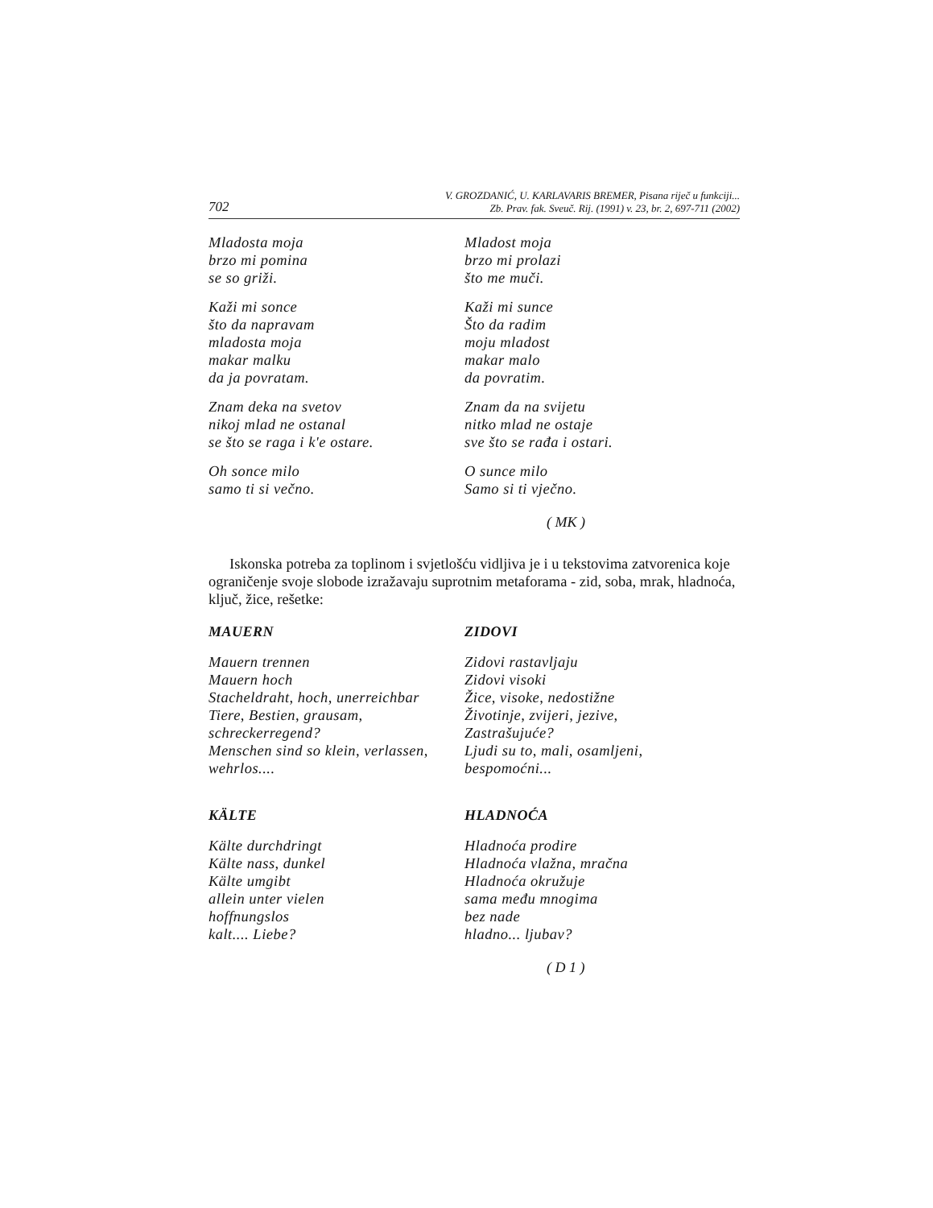702 V. GROZDANIĆ, U. KARLAVARIS BREMER, Pisana riječ u funkciji...
Zb. Prav. fak. Sveuč. Rij. (1991) v. 23, br. 2, 697-711 (2002)
Mladosta moja
brzo mi pomina
se so griži.
Kaži mi sonce
što da napravam
mladosta moja
makar malku
da ja povratam.
Znam deka na svetov
nikoj mlad ne ostanal
se što se raga i k'e ostare.
Oh sonce milo
samo ti si večno.
Mladost moja
brzo mi prolazi
što me muči.
Kaži mi sunce
Što da radim
moju mladost
makar malo
da povratim.
Znam da na svijetu
nitko mlad ne ostaje
sve što se rađa i ostari.
O sunce milo
Samo si ti vječno.
( MK )
Iskonska potreba za toplinom i svjetlošću vidljiva je i u tekstovima zatvorenica koje ograničenje svoje slobode izražavaju suprotnim metaforama - zid, soba, mrak, hladnoća, ključ, žice, rešetke:
MAUERN
Mauern trennen
Mauern hoch
Stacheldraht, hoch, unerreichbar
Tiere, Bestien, grausam,
schreckerregend?
Menschen sind so klein, verlassen,
wehrlos....
KÄLTE
Kälte durchdringt
Kälte nass, dunkel
Kälte umgibt
allein unter vielen
hoffnungslos
kalt.... Liebe?
ZIDOVI
Zidovi rastavljaju
Zidovi visoki
Žice, visoke, nedostižne
Životinje, zvijeri, jezive,
Zastrašujuće?
Ljudi su to, mali, osamljeni,
bespomoćni...
HLADNOĆA
Hladnoća prodire
Hladnoća vlažna, mračna
Hladnoća okružuje
sama među mnogima
bez nade
hladno... ljubav?
( D 1 )